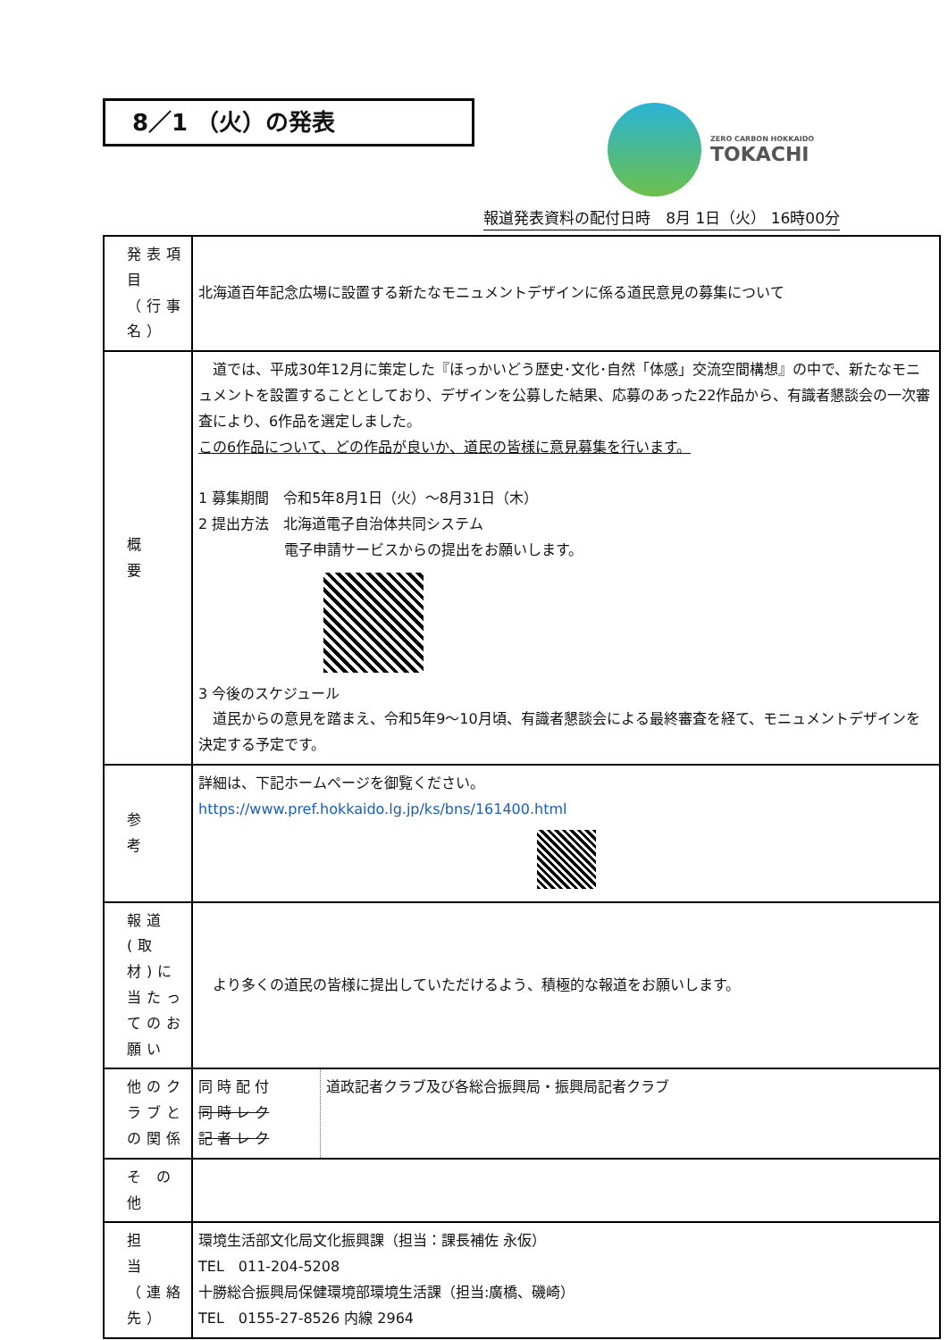8／1 （火）の発表
ZERO CARBON HOKKAIDO
TOKACHI
報道発表資料の配付日時　8月 1日（火） 16時00分
| 発表項目 （行事名） | 北海道百年記念広場に設置する新たなモニュメントデザインに係る道民意見の募集について |
| 概 要 | 道では、平成30年12月に策定した『ほっかいどう歴史･文化･自然「体感」交流空間構想』の中で、新たなモニュメントを設置することとしており、デザインを公募した結果、応募のあった22作品から、有識者懇談会の一次審査により、6作品を選定しました。 この6作品について、どの作品が良いか、道民の皆様に意見募集を行います。 1 募集期間 令和5年8月1日（火）～8月31日（木） 2 提出方法 北海道電子自治体共同システム 電子申請サービスからの提出をお願いします。 3 今後のスケジュール 道民からの意見を踏まえ、令和5年9～10月頃、有識者懇談会による最終審査を経て、モニュメントデザインを決定する予定です。 |
| 参 考 | 詳細は、下記ホームページを御覧ください。 https://www.pref.hokkaido.lg.jp/ks/bns/161400.html |
| 報道(取材)に当たってのお願い | より多くの道民の皆様に提出していただけるよう、積極的な報道をお願いします。 |
| 他のクラブとの関係 | / 同 時 配 付 同 時 レ ク 記 者 レ ク / 道政記者クラブ及び各総合振興局・振興局記者クラブ / |
| そ の 他 | |
| 担 当 （連絡先） | 環境生活部文化局文化振興課（担当：課長補佐 永仮） TEL 011-204-5208 十勝総合振興局保健環境部環境生活課（担当:廣橋、磯崎） TEL 0155-27-8526 内線 2964 |